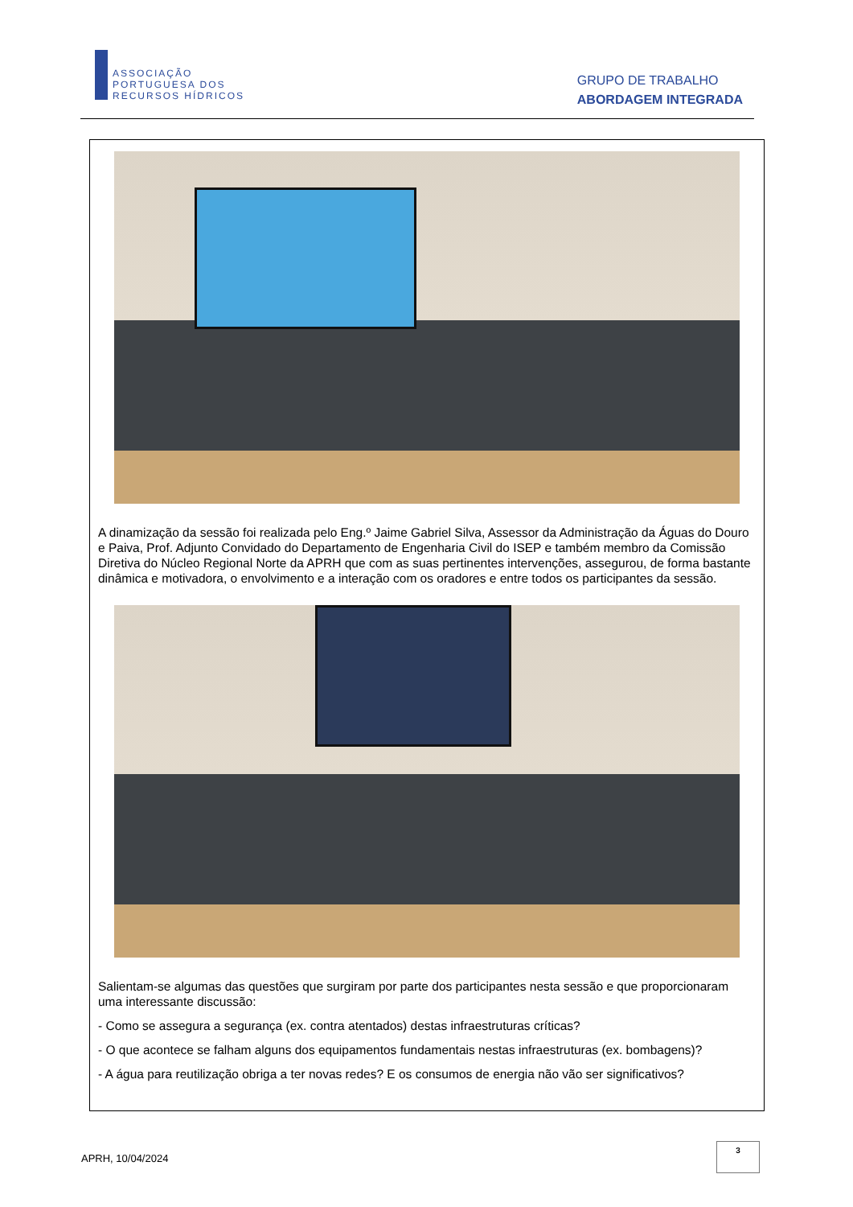ASSOCIAÇÃO
PORTUGUESA DOS
RECURSOS HÍDRICOS
GRUPO DE TRABALHO
ABORDAGEM INTEGRADA
A dinamização da sessão foi realizada pelo Eng.º Jaime Gabriel Silva, Assessor da Administração da Águas do Douro e Paiva, Prof. Adjunto Convidado do Departamento de Engenharia Civil do ISEP e também membro da Comissão Diretiva do Núcleo Regional Norte da APRH que com as suas pertinentes intervenções, assegurou, de forma bastante dinâmica e motivadora, o envolvimento e a interação com os oradores e entre todos os participantes da sessão.
Salientam-se algumas das questões que surgiram por parte dos participantes nesta sessão e que proporcionaram uma interessante discussão:
- Como se assegura a segurança (ex. contra atentados) destas infraestruturas críticas?
- O que acontece se falham alguns dos equipamentos fundamentais nestas infraestruturas (ex. bombagens)?
- A água para reutilização obriga a ter novas redes? E os consumos de energia não vão ser significativos?
APRH, 10/04/2024
3